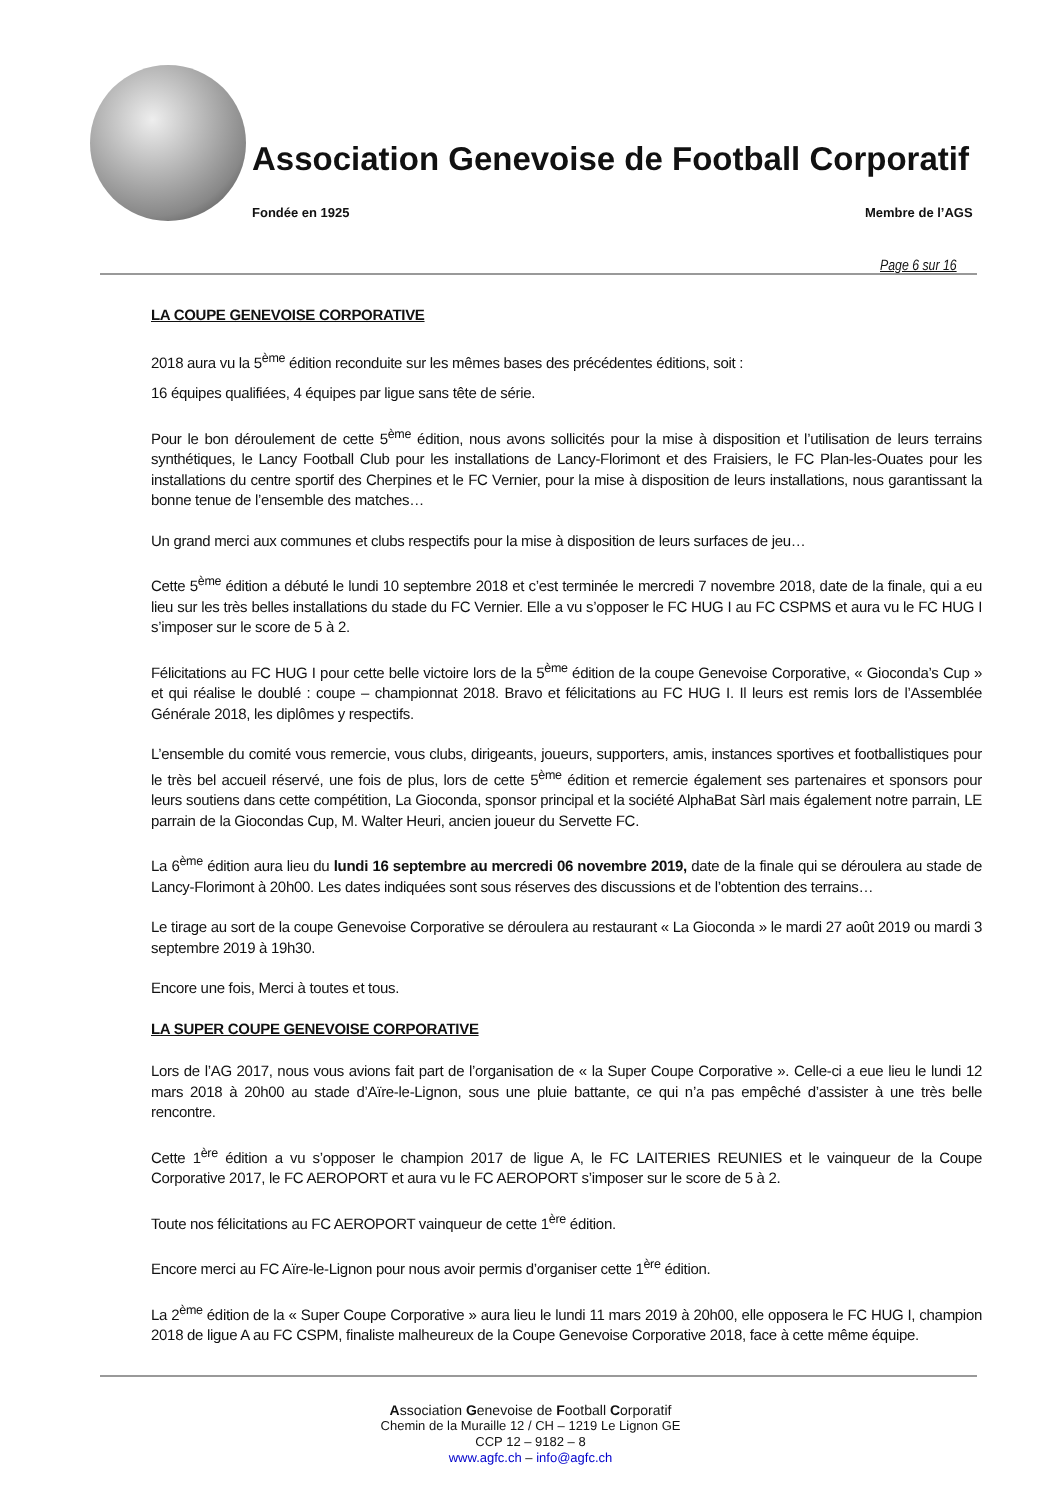Association Genevoise de Football Corporatif
Fondée en 1925 Membre de l’AGS
Page 6 sur 16
LA COUPE GENEVOISE CORPORATIVE
2018 aura vu la 5<sup>ème</sup> édition reconduite sur les mêmes bases des précédentes éditions, soit :
16 équipes qualifiées, 4 équipes par ligue sans tête de série.
Pour le bon déroulement de cette 5<sup>ème</sup> édition, nous avons sollicités pour la mise à disposition et l’utilisation de leurs terrains synthétiques, le Lancy Football Club pour les installations de Lancy-Florimont et des Fraisiers, le FC Plan-les-Ouates pour les installations du centre sportif des Cherpines et le FC Vernier, pour la mise à disposition de leurs installations, nous garantissant la bonne tenue de l’ensemble des matches…
Un grand merci aux communes et clubs respectifs pour la mise à disposition de leurs surfaces de jeu…
Cette 5<sup>ème</sup> édition a débuté le lundi 10 septembre 2018 et c’est terminée le mercredi 7 novembre 2018, date de la finale, qui a eu lieu sur les très belles installations du stade du FC Vernier. Elle a vu s’opposer le FC HUG I au FC CSPMS et aura vu le FC HUG I s’imposer sur le score de 5 à 2.
Félicitations au FC HUG I pour cette belle victoire lors de la 5<sup>ème</sup> édition de la coupe Genevoise Corporative, « Gioconda’s Cup » et qui réalise le doublé : coupe – championnat 2018. Bravo et félicitations au FC HUG I. Il leurs est remis lors de l’Assemblée Générale 2018, les diplômes y respectifs.
L’ensemble du comité vous remercie, vous clubs, dirigeants, joueurs, supporters, amis, instances sportives et footballistiques pour le très bel accueil réservé, une fois de plus, lors de cette 5<sup>ème</sup> édition et remercie également ses partenaires et sponsors pour leurs soutiens dans cette compétition, La Gioconda, sponsor principal et la société AlphaBat Sàrl mais également notre parrain, LE parrain de la Giocondas Cup, M. Walter Heuri, ancien joueur du Servette FC.
La 6<sup>ème</sup> édition aura lieu du lundi 16 septembre au mercredi 06 novembre 2019, date de la finale qui se déroulera au stade de Lancy-Florimont à 20h00. Les dates indiquées sont sous réserves des discussions et de l’obtention des terrains…
Le tirage au sort de la coupe Genevoise Corporative se déroulera au restaurant « La Gioconda » le mardi 27 août 2019 ou mardi 3 septembre 2019 à 19h30.
Encore une fois, Merci à toutes et tous.
LA SUPER COUPE GENEVOISE CORPORATIVE
Lors de l’AG 2017, nous vous avions fait part de l’organisation de « la Super Coupe Corporative ». Celle-ci a eue lieu le lundi 12 mars 2018 à 20h00 au stade d’Aïre-le-Lignon, sous une pluie battante, ce qui n’a pas empêché d’assister à une très belle rencontre.
Cette 1<sup>ère</sup> édition a vu s’opposer le champion 2017 de ligue A, le FC LAITERIES REUNIES et le vainqueur de la Coupe Corporative 2017, le FC AEROPORT et aura vu le FC AEROPORT s’imposer sur le score de 5 à 2.
Toute nos félicitations au FC AEROPORT vainqueur de cette 1<sup>ère</sup> édition.
Encore merci au FC Aïre-le-Lignon pour nous avoir permis d’organiser cette 1<sup>ère</sup> édition.
La 2<sup>ème</sup> édition de la « Super Coupe Corporative » aura lieu le lundi 11 mars 2019 à 20h00, elle opposera le FC HUG I, champion 2018 de ligue A au FC CSPM, finaliste malheureux de la Coupe Genevoise Corporative 2018, face à cette même équipe.
Association Genevoise de Football Corporatif
Chemin de la Muraille 12 / CH – 1219 Le Lignon GE
CCP 12 – 9182 – 8
www.agfc.ch – info@agfc.ch